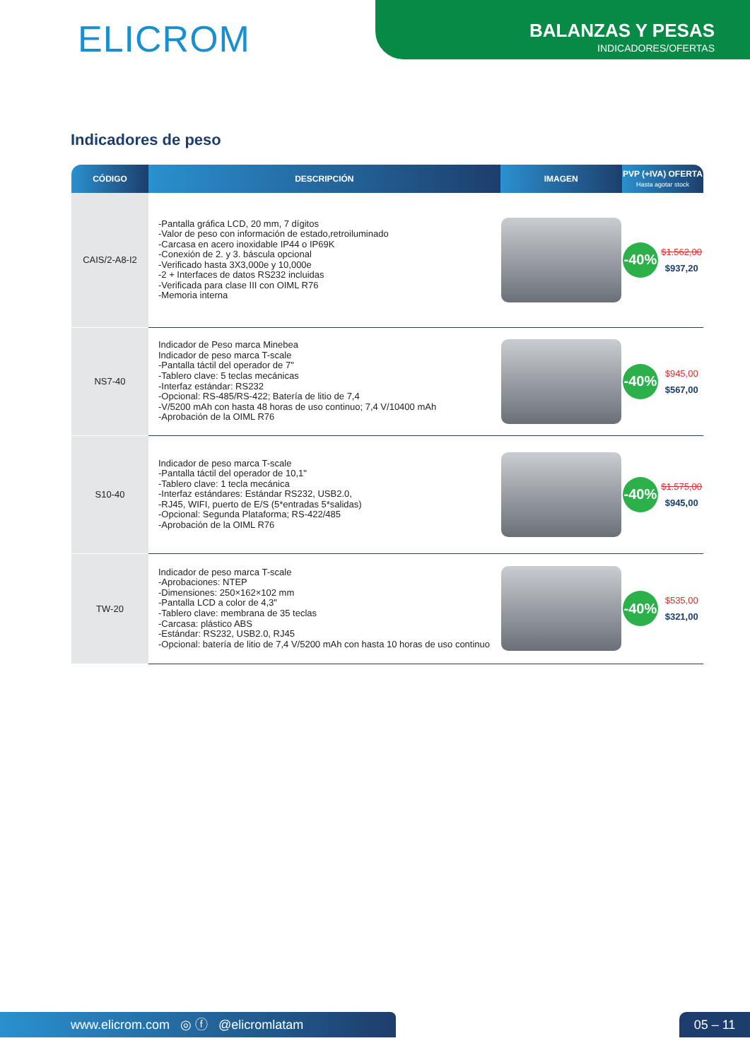ELICROM
BALANZAS Y PESAS
INDICADORES/OFERTAS
Indicadores de peso
| CÓDIGO | DESCRIPCIÓN | IMAGEN | PVP (+IVA) OFERTA Hasta agotar stock | |
| --- | --- | --- | --- | --- |
| CAIS/2-A8-I2 | -Pantalla gráfica LCD, 20 mm, 7 dígitos -Valor de peso con información de estado,retroiluminado -Carcasa en acero inoxidable IP44 o IP69K -Conexión de 2. y 3. báscula opcional -Verificado hasta 3X3,000e y 10,000e -2 + Interfaces de datos RS232 incluidas -Verificada para clase III con OIML R76 -Memoria interna | | -40% | $1.562,00 $937,20 |
| NS7-40 | Indicador de Peso marca Minebea Indicador de peso marca T-scale -Pantalla táctil del operador de 7" -Tablero clave: 5 teclas mecánicas -Interfaz estándar: RS232 -Opcional: RS-485/RS-422; Batería de litio de 7,4 -V/5200 mAh con hasta 48 horas de uso continuo; 7,4 V/10400 mAh -Aprobación de la OIML R76 | | -40% | $945,00 $567,00 |
| S10-40 | Indicador de peso marca T-scale -Pantalla táctil del operador de 10,1" -Tablero clave: 1 tecla mecánica -Interfaz estándares: Estándar RS232, USB2.0, -RJ45, WIFI, puerto de E/S (5*entradas 5*salidas) -Opcional: Segunda Plataforma; RS-422/485 -Aprobación de la OIML R76 | | -40% | $1.575,00 $945,00 |
| TW-20 | Indicador de peso marca T-scale -Aprobaciones: NTEP -Dimensiones: 250×162×102 mm -Pantalla LCD a color de 4,3" -Tablero clave: membrana de 35 teclas -Carcasa: plástico ABS -Estándar: RS232, USB2.0, RJ45 -Opcional: batería de litio de 7,4 V/5200 mAh con hasta 10 horas de uso continuo | | -40% | $535,00 $321,00 |
www.elicrom.com ◎ ⓕ @elicromlatam 05 – 11